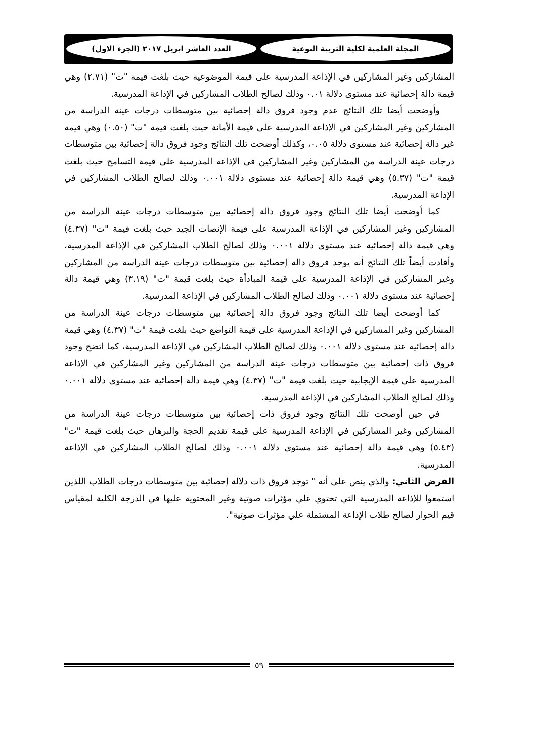المجلة العلمية لكلية التربية النوعية
العدد العاشر ابريل ٢٠١٧ (الجزء الاول)
المشاركين وغير المشاركين في الإذاعة المدرسية على قيمة الموضوعية حيث بلغت قيمة "ت" (٢.٧١) وهي قيمة دالة إحصائية عند مستوى دلالة ٠.٠١ وذلك لصالح الطلاب المشاركين في الإذاعة المدرسية.
وأوضحت أيضا تلك النتائج عدم وجود فروق دالة إحصائية بين متوسطات درجات عينة الدراسة من المشاركين وغير المشاركين في الإذاعة المدرسية على قيمة الأمانة حيث بلغت قيمة "ت" (٠.٥٠) وهي قيمة غير دالة إحصائية عند مستوى دلالة ٠.٠٥، وكذلك أوضحت تلك النتائج وجود فروق دالة إحصائية بين متوسطات درجات عينة الدراسة من المشاركين وغير المشاركين في الإذاعة المدرسية على قيمة التسامح حيث بلغت قيمة "ت" (٥.٣٧) وهي قيمة دالة إحصائية عند مستوى دلالة ٠.٠٠١ وذلك لصالح الطلاب المشاركين في الإذاعة المدرسية.
كما أوضحت أيضا تلك النتائج وجود فروق دالة إحصائية بين متوسطات درجات عينة الدراسة من المشاركين وغير المشاركين في الإذاعة المدرسية على قيمة الإنصات الجيد حيث بلغت قيمة "ت" (٤.٣٧) وهي قيمة دالة إحصائية عند مستوى دلالة ٠.٠٠١ وذلك لصالح الطلاب المشاركين في الإذاعة المدرسية، وأفادت أيضاً تلك النتائج أنه يوجد فروق دالة إحصائية بين متوسطات درجات عينة الدراسة من المشاركين وغير المشاركين في الإذاعة المدرسية على قيمة المبادأة حيث بلغت قيمة "ت" (٣.١٩) وهي قيمة دالة إحصائية عند مستوى دلالة ٠.٠٠١ وذلك لصالح الطلاب المشاركين في الإذاعة المدرسية.
كما أوضحت أيضا تلك النتائج وجود فروق دالة إحصائية بين متوسطات درجات عينة الدراسة من المشاركين وغير المشاركين في الإذاعة المدرسية على قيمة التواضع حيث بلغت قيمة "ت" (٤.٣٧) وهي قيمة دالة إحصائية عند مستوى دلالة ٠.٠٠١ وذلك لصالح الطلاب المشاركين في الإذاعة المدرسية، كما اتضح وجود فروق ذات إحصائية بين متوسطات درجات عينة الدراسة من المشاركين وغير المشاركين في الإذاعة المدرسية على قيمة الإيجابية حيث بلغت قيمة "ت" (٤.٣٧) وهي قيمة دالة إحصائية عند مستوى دلالة ٠.٠٠١ وذلك لصالح الطلاب المشاركين في الإذاعة المدرسية.
في حين أوضحت تلك النتائج وجود فروق ذات إحصائية بين متوسطات درجات عينة الدراسة من المشاركين وغير المشاركين في الإذاعة المدرسية على قيمة تقديم الحجة والبرهان حيث بلغت قيمة "ت" (٥.٤٣) وهي قيمة دالة إحصائية عند مستوى دلالة ٠.٠٠١ وذلك لصالح الطلاب المشاركين في الإذاعة المدرسية.
الفرض الثاني: والذي ينص على أنه " توجد فروق ذات دلالة إحصائية بين متوسطات درجات الطلاب اللذين استمعوا للإذاعة المدرسية التي تحتوي علي مؤثرات صوتية وغير المحتوية عليها في الدرجة الكلية لمقياس قيم الحوار لصالح طلاب الإذاعة المشتملة علي مؤثرات صوتية".
٥٩